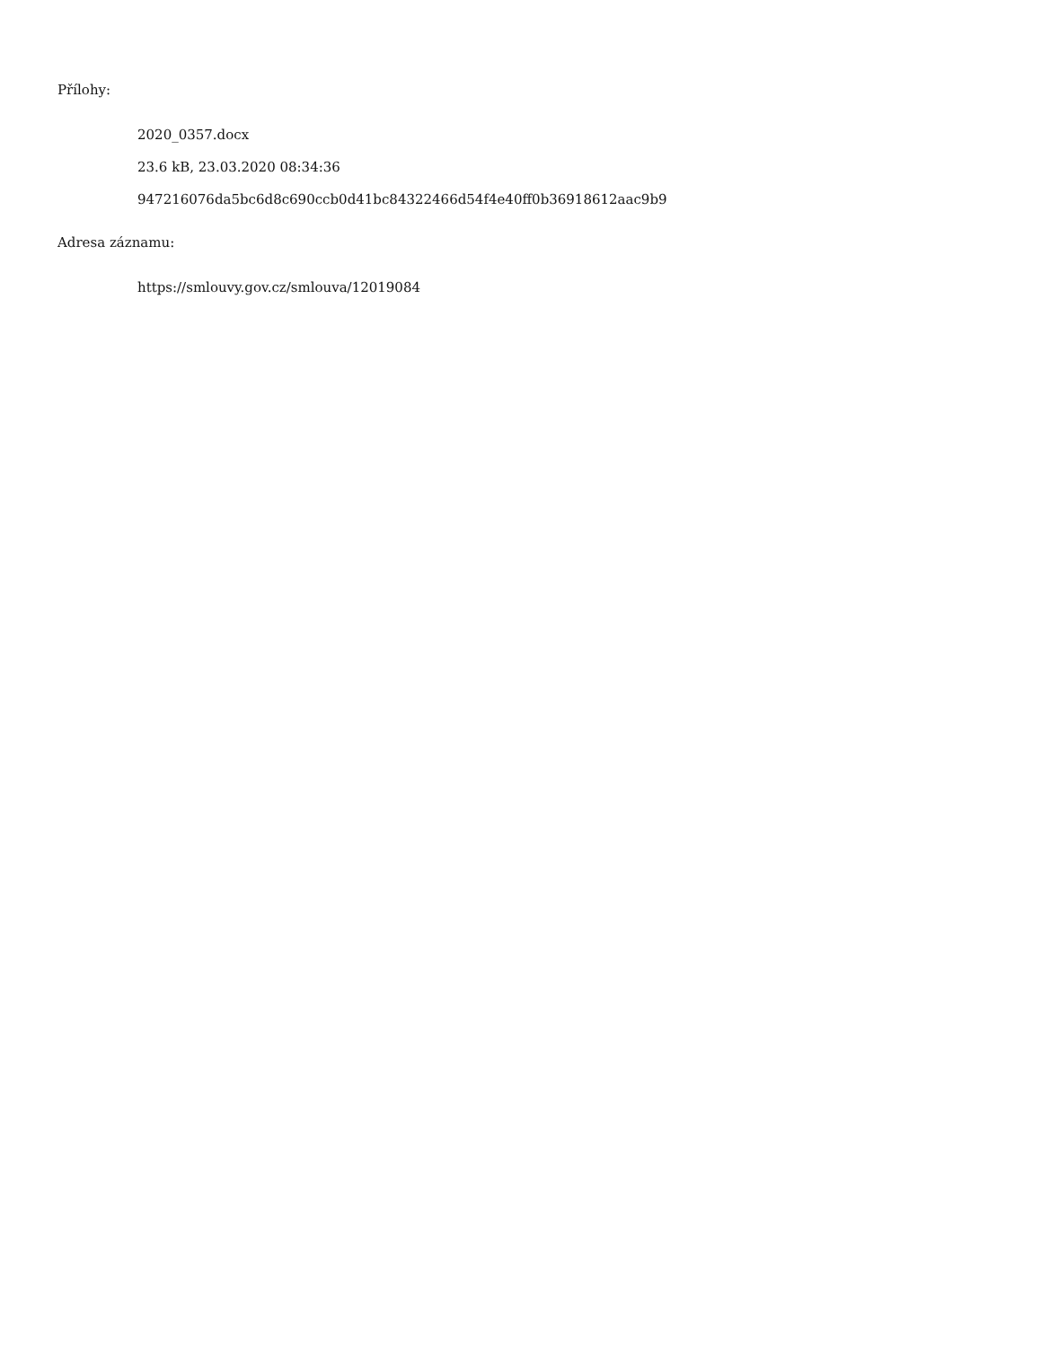Přílohy:
2020_0357.docx
23.6 kB, 23.03.2020 08:34:36
947216076da5bc6d8c690ccb0d41bc84322466d54f4e40ff0b36918612aac9b9
Adresa záznamu:
https://smlouvy.gov.cz/smlouva/12019084